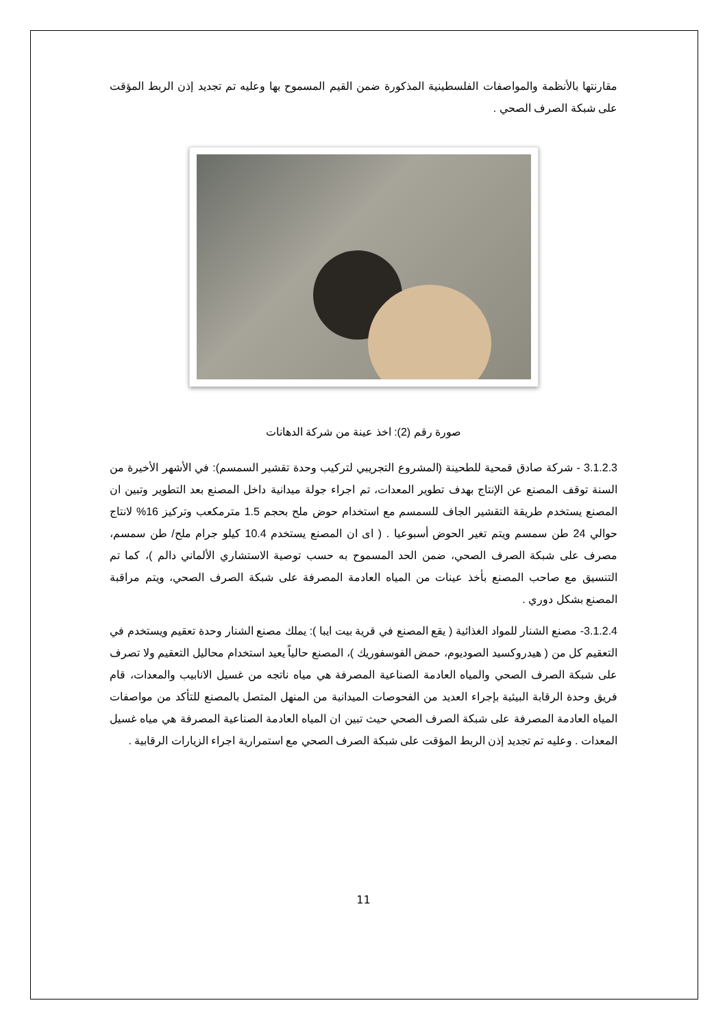مقارنتها بالأنظمة والمواصفات الفلسطينية المذكورة ضمن القيم المسموح بها وعليه تم تجديد إذن الربط المؤقت على شبكة الصرف الصحي .
صورة رقم (2): اخذ عينة من شركة الدهانات
3.1.2.3 - شركة صادق قمحية للطحينة (المشروع التجريبي لتركيب وحدة تقشير السمسم): في الأشهر الأخيرة من السنة توقف المصنع عن الإنتاج بهدف تطوير المعدات، تم اجراء جولة ميدانية داخل المصنع بعد التطوير وتبين ان المصنع يستخدم طريقة التقشير الجاف للسمسم مع استخدام حوض ملح بحجم 1.5 مترمكعب وتركيز 16% لانتاج حوالي 24 طن سمسم ويتم تغير الحوض أسبوعيا . ( اى ان المصنع يستخدم 10.4 كيلو جرام ملح/ طن سمسم، مصرف على شبكة الصرف الصحي، ضمن الحد المسموح به حسب توصية الاستشاري الألماني دالم )، كما تم التنسيق مع صاحب المصنع بأخذ عينات من المياه العادمة المصرفة على شبكة الصرف الصحي، ويتم مراقبة المصنع بشكل دوري .
3.1.2.4- مصنع الشنار للمواد الغذائية ( يقع المصنع في قرية بيت ايبا ): يملك مصنع الشنار وحدة تعقيم ويستخدم في التعقيم كل من ( هيدروكسيد الصوديوم، حمض الفوسفوريك )، المصنع حالياً يعيد استخدام محاليل التعقيم ولا تصرف على شبكة الصرف الصحي والمياه العادمة الصناعية المصرفة هي مياه ناتجه من غسيل الانابيب والمعدات، قام فريق وحدة الرقابة البيئية بإجراء العديد من الفحوصات الميدانية من المنهل المتصل بالمصنع للتأكد من مواصفات المياه العادمة المصرفة على شبكة الصرف الصحي حيث تبين ان المياه العادمة الصناعية المصرفة هي مياه غسيل المعدات . وعليه تم تجديد إذن الربط المؤقت على شبكة الصرف الصحي مع استمرارية اجراء الزيارات الرقابية .
11